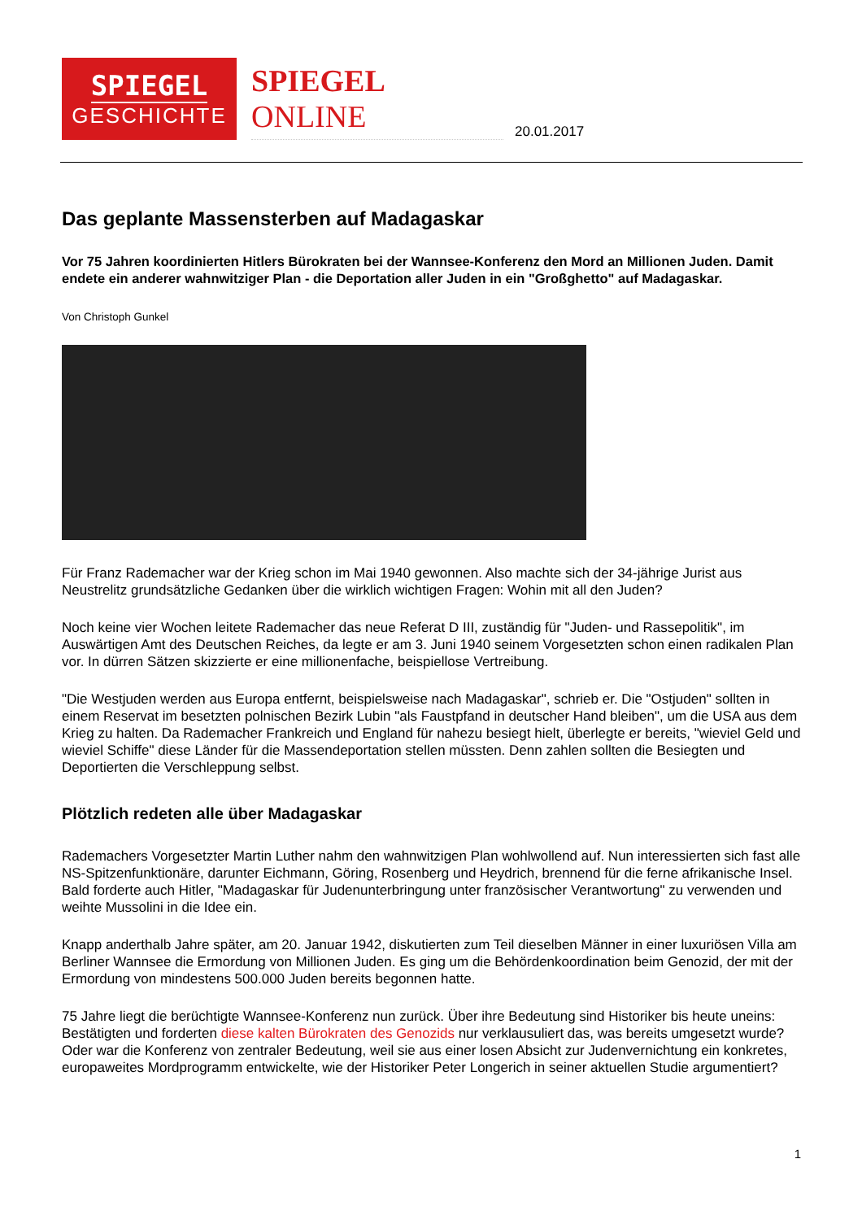SPIEGEL
GESCHICHTE
SPIEGEL ONLINE
20.01.2017
Das geplante Massensterben auf Madagaskar
Vor 75 Jahren koordinierten Hitlers Bürokraten bei der Wannsee-Konferenz den Mord an Millionen Juden. Damit endete ein anderer wahnwitziger Plan - die Deportation aller Juden in ein "Großghetto" auf Madagaskar.
Von Christoph Gunkel
Für Franz Rademacher war der Krieg schon im Mai 1940 gewonnen. Also machte sich der 34-jährige Jurist aus Neustrelitz grundsätzliche Gedanken über die wirklich wichtigen Fragen: Wohin mit all den Juden?
Noch keine vier Wochen leitete Rademacher das neue Referat D III, zuständig für "Juden- und Rassepolitik", im Auswärtigen Amt des Deutschen Reiches, da legte er am 3. Juni 1940 seinem Vorgesetzten schon einen radikalen Plan vor. In dürren Sätzen skizzierte er eine millionenfache, beispiellose Vertreibung.
"Die Westjuden werden aus Europa entfernt, beispielsweise nach Madagaskar", schrieb er. Die "Ostjuden" sollten in einem Reservat im besetzten polnischen Bezirk Lubin "als Faustpfand in deutscher Hand bleiben", um die USA aus dem Krieg zu halten. Da Rademacher Frankreich und England für nahezu besiegt hielt, überlegte er bereits, "wieviel Geld und wieviel Schiffe" diese Länder für die Massendeportation stellen müssten. Denn zahlen sollten die Besiegten und Deportierten die Verschleppung selbst.
Plötzlich redeten alle über Madagaskar
Rademachers Vorgesetzter Martin Luther nahm den wahnwitzigen Plan wohlwollend auf. Nun interessierten sich fast alle NS-Spitzenfunktionäre, darunter Eichmann, Göring, Rosenberg und Heydrich, brennend für die ferne afrikanische Insel. Bald forderte auch Hitler, "Madagaskar für Judenunterbringung unter französischer Verantwortung" zu verwenden und weihte Mussolini in die Idee ein.
Knapp anderthalb Jahre später, am 20. Januar 1942, diskutierten zum Teil dieselben Männer in einer luxuriösen Villa am Berliner Wannsee die Ermordung von Millionen Juden. Es ging um die Behördenkoordination beim Genozid, der mit der Ermordung von mindestens 500.000 Juden bereits begonnen hatte.
75 Jahre liegt die berüchtigte Wannsee-Konferenz nun zurück. Über ihre Bedeutung sind Historiker bis heute uneins: Bestätigten und forderten diese kalten Bürokraten des Genozids nur verklausuliert das, was bereits umgesetzt wurde? Oder war die Konferenz von zentraler Bedeutung, weil sie aus einer losen Absicht zur Judenvernichtung ein konkretes, europaweites Mordprogramm entwickelte, wie der Historiker Peter Longerich in seiner aktuellen Studie argumentiert?
1